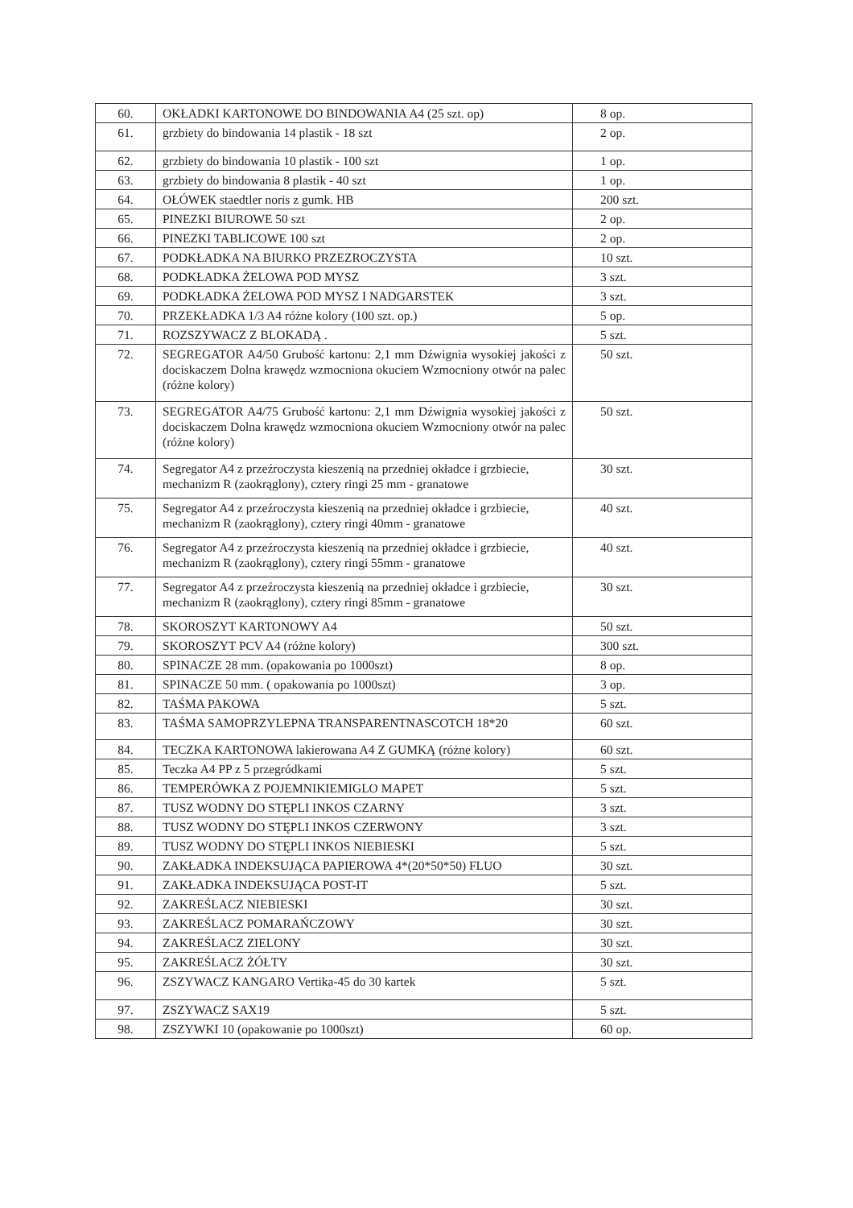| 60. | OKŁADKI KARTONOWE DO BINDOWANIA A4 (25 szt. op) | 8 op. |
| 61. | grzbiety do bindowania 14 plastik - 18 szt | 2 op. |
| 62. | grzbiety do bindowania 10 plastik - 100 szt | 1 op. |
| 63. | grzbiety do bindowania 8 plastik - 40 szt | 1 op. |
| 64. | OŁÓWEK staedtler noris z gumk. HB | 200 szt. |
| 65. | PINEZKI BIUROWE 50 szt | 2 op. |
| 66. | PINEZKI TABLICOWE 100 szt | 2 op. |
| 67. | PODKŁADKA NA BIURKO PRZEZROCZYSTA | 10 szt. |
| 68. | PODKŁADKA ŻELOWA POD MYSZ | 3 szt. |
| 69. | PODKŁADKA ŻELOWA POD MYSZ I NADGARSTEK | 3 szt. |
| 70. | PRZEKŁADKA 1/3 A4 różne kolory (100 szt. op.) | 5 op. |
| 71. | ROZSZYWACZ Z BLOKADĄ . | 5 szt. |
| 72. | SEGREGATOR A4/50 Grubość kartonu: 2,1 mm Dźwignia wysokiej jakości z dociskaczem Dolna krawędz wzmocniona okuciem Wzmocniony otwór na palec (różne kolory) | 50 szt. |
| 73. | SEGREGATOR A4/75 Grubość kartonu: 2,1 mm Dźwignia wysokiej jakości z dociskaczem Dolna krawędz wzmocniona okuciem Wzmocniony otwór na palec (różne kolory) | 50 szt. |
| 74. | Segregator A4 z przeźroczysta kieszenią na przedniej okładce i grzbiecie, mechanizm R (zaokrąglony), cztery ringi 25 mm - granatowe | 30 szt. |
| 75. | Segregator A4 z przeźroczysta kieszenią na przedniej okładce i grzbiecie, mechanizm R (zaokrąglony), cztery ringi 40mm - granatowe | 40 szt. |
| 76. | Segregator A4 z przeźroczysta kieszenią na przedniej okładce i grzbiecie, mechanizm R (zaokrąglony), cztery ringi 55mm - granatowe | 40 szt. |
| 77. | Segregator A4 z przeźroczysta kieszenią na przedniej okładce i grzbiecie, mechanizm R (zaokrąglony), cztery ringi 85mm - granatowe | 30 szt. |
| 78. | SKOROSZYT KARTONOWY A4 | 50 szt. |
| 79. | SKOROSZYT PCV A4 (różne kolory) | 300 szt. |
| 80. | SPINACZE 28 mm. (opakowania po 1000szt) | 8 op. |
| 81. | SPINACZE 50 mm. ( opakowania po 1000szt) | 3 op. |
| 82. | TAŚMA PAKOWA | 5 szt. |
| 83. | TAŚMA SAMOPRZYLEPNA TRANSPARENTNASCOTCH 18*20 | 60 szt. |
| 84. | TECZKA KARTONOWA lakierowana A4 Z GUMKĄ (różne kolory) | 60 szt. |
| 85. | Teczka A4 PP z 5 przegródkami | 5 szt. |
| 86. | TEMPERÓWKA Z POJEMNIKIEMIGLO MAPET | 5 szt. |
| 87. | TUSZ WODNY DO STĘPLI INKOS CZARNY | 3 szt. |
| 88. | TUSZ WODNY DO STĘPLI INKOS CZERWONY | 3 szt. |
| 89. | TUSZ WODNY DO STĘPLI INKOS NIEBIESKI | 5 szt. |
| 90. | ZAKŁADKA INDEKSUJĄCA PAPIEROWA 4*(20*50*50) FLUO | 30 szt. |
| 91. | ZAKŁADKA INDEKSUJĄCA POST-IT | 5 szt. |
| 92. | ZAKREŚLACZ NIEBIESKI | 30 szt. |
| 93. | ZAKREŚLACZ POMARAŃCZOWY | 30 szt. |
| 94. | ZAKREŚLACZ ZIELONY | 30 szt. |
| 95. | ZAKREŚLACZ ŻÓŁTY | 30 szt. |
| 96. | ZSZYWACZ KANGARO Vertika-45 do 30 kartek | 5 szt. |
| 97. | ZSZYWACZ SAX19 | 5 szt. |
| 98. | ZSZYWKI 10 (opakowanie po 1000szt) | 60 op. |